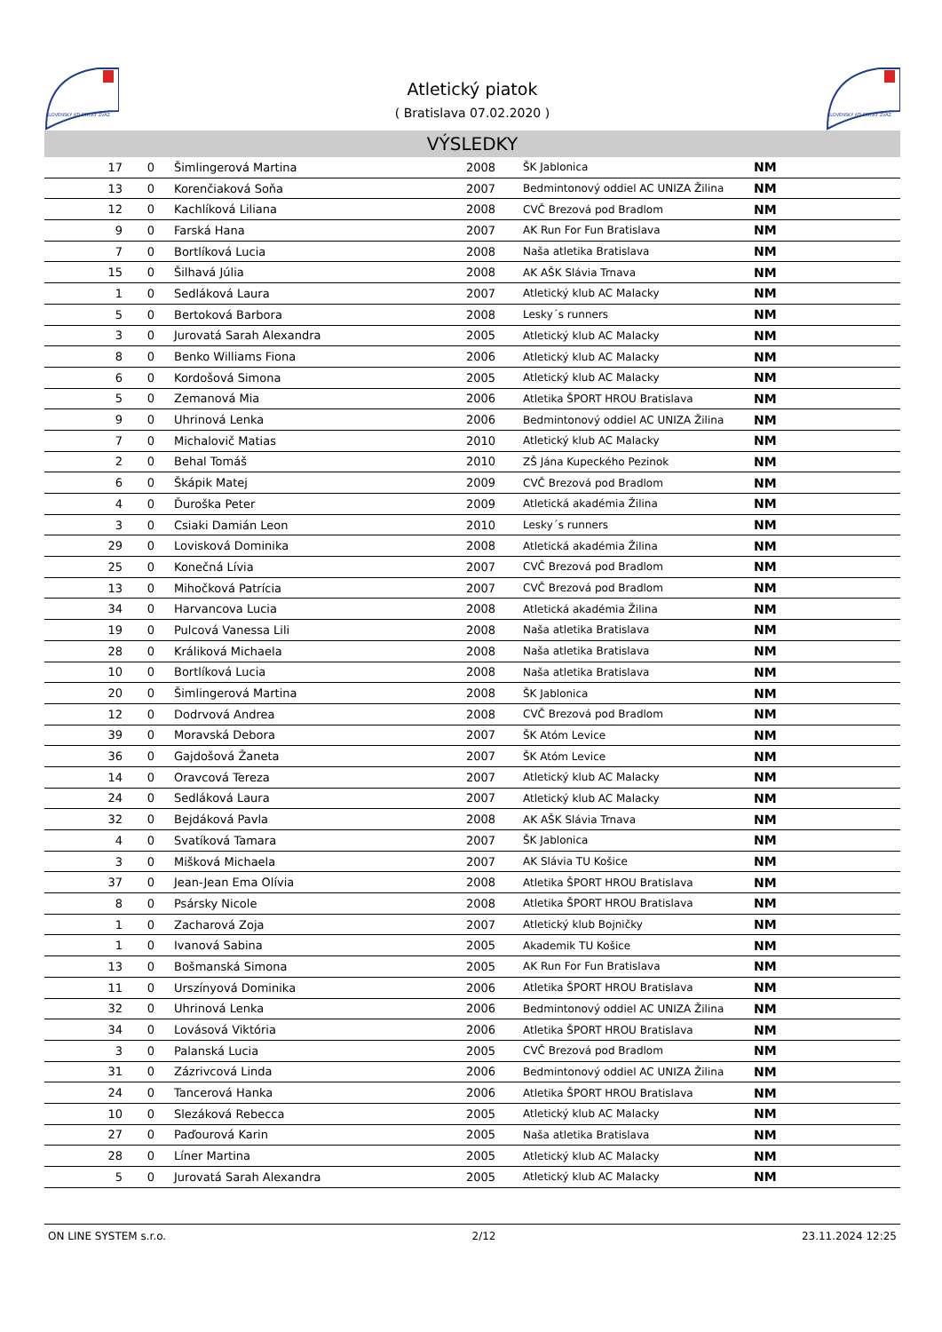SLOVENSKÝ ATLETICKÝ ZVÄZ
Atletický piatok
( Bratislava 07.02.2020 )
SLOVENSKÝ ATLETICKÝ ZVÄZ
VÝSLEDKY
| 17 | 0 | Šimlingerová Martina | 2008 | ŠK Jablonica | NM |
| 13 | 0 | Korenčiaková Soňa | 2007 | Bedmintonový oddiel AC UNIZA Žilina | NM |
| 12 | 0 | Kachlíková Liliana | 2008 | CVČ Brezová pod Bradlom | NM |
| 9 | 0 | Farská Hana | 2007 | AK Run For Fun Bratislava | NM |
| 7 | 0 | Bortlíková Lucia | 2008 | Naša atletika Bratislava | NM |
| 15 | 0 | Šilhavá Júlia | 2008 | AK AŠK Slávia Trnava | NM |
| 1 | 0 | Sedláková Laura | 2007 | Atletický klub AC Malacky | NM |
| 5 | 0 | Bertoková Barbora | 2008 | Lesky´s runners | NM |
| 3 | 0 | Jurovatá Sarah Alexandra | 2005 | Atletický klub AC Malacky | NM |
| 8 | 0 | Benko Williams Fiona | 2006 | Atletický klub AC Malacky | NM |
| 6 | 0 | Kordošová Simona | 2005 | Atletický klub AC Malacky | NM |
| 5 | 0 | Zemanová Mia | 2006 | Atletika ŠPORT HROU Bratislava | NM |
| 9 | 0 | Uhrinová Lenka | 2006 | Bedmintonový oddiel AC UNIZA Žilina | NM |
| 7 | 0 | Michalovič Matias | 2010 | Atletický klub AC Malacky | NM |
| 2 | 0 | Behal Tomáš | 2010 | ZŠ Jána Kupeckého Pezinok | NM |
| 6 | 0 | Škápik Matej | 2009 | CVČ Brezová pod Bradlom | NM |
| 4 | 0 | Ďuroška Peter | 2009 | Atletická akadémia Žilina | NM |
| 3 | 0 | Csiaki Damián Leon | 2010 | Lesky´s runners | NM |
| 29 | 0 | Lovisková Dominika | 2008 | Atletická akadémia Žilina | NM |
| 25 | 0 | Konečná Lívia | 2007 | CVČ Brezová pod Bradlom | NM |
| 13 | 0 | Mihočková Patrícia | 2007 | CVČ Brezová pod Bradlom | NM |
| 34 | 0 | Harvancova Lucia | 2008 | Atletická akadémia Žilina | NM |
| 19 | 0 | Pulcová Vanessa Lili | 2008 | Naša atletika Bratislava | NM |
| 28 | 0 | Králiková Michaela | 2008 | Naša atletika Bratislava | NM |
| 10 | 0 | Bortlíková Lucia | 2008 | Naša atletika Bratislava | NM |
| 20 | 0 | Šimlingerová Martina | 2008 | ŠK Jablonica | NM |
| 12 | 0 | Dodrvová Andrea | 2008 | CVČ Brezová pod Bradlom | NM |
| 39 | 0 | Moravská Debora | 2007 | ŠK Atóm Levice | NM |
| 36 | 0 | Gajdošová Žaneta | 2007 | ŠK Atóm Levice | NM |
| 14 | 0 | Oravcová Tereza | 2007 | Atletický klub AC Malacky | NM |
| 24 | 0 | Sedláková Laura | 2007 | Atletický klub AC Malacky | NM |
| 32 | 0 | Bejdáková Pavla | 2008 | AK AŠK Slávia Trnava | NM |
| 4 | 0 | Svatíková Tamara | 2007 | ŠK Jablonica | NM |
| 3 | 0 | Mišková Michaela | 2007 | AK Slávia TU Košice | NM |
| 37 | 0 | Jean-Jean Ema Olívia | 2008 | Atletika ŠPORT HROU Bratislava | NM |
| 8 | 0 | Psársky Nicole | 2008 | Atletika ŠPORT HROU Bratislava | NM |
| 1 | 0 | Zacharová Zoja | 2007 | Atletický klub Bojničky | NM |
| 1 | 0 | Ivanová Sabina | 2005 | Akademik TU Košice | NM |
| 13 | 0 | Bošmanská Simona | 2005 | AK Run For Fun Bratislava | NM |
| 11 | 0 | Urszínyová Dominika | 2006 | Atletika ŠPORT HROU Bratislava | NM |
| 32 | 0 | Uhrinová Lenka | 2006 | Bedmintonový oddiel AC UNIZA Žilina | NM |
| 34 | 0 | Lovásová Viktória | 2006 | Atletika ŠPORT HROU Bratislava | NM |
| 3 | 0 | Palanská Lucia | 2005 | CVČ Brezová pod Bradlom | NM |
| 31 | 0 | Zázrivcová Linda | 2006 | Bedmintonový oddiel AC UNIZA Žilina | NM |
| 24 | 0 | Tancerová Hanka | 2006 | Atletika ŠPORT HROU Bratislava | NM |
| 10 | 0 | Slezáková Rebecca | 2005 | Atletický klub AC Malacky | NM |
| 27 | 0 | Paďourová Karin | 2005 | Naša atletika Bratislava | NM |
| 28 | 0 | Líner Martina | 2005 | Atletický klub AC Malacky | NM |
| 5 | 0 | Jurovatá Sarah Alexandra | 2005 | Atletický klub AC Malacky | NM |
ON LINE SYSTEM s.r.o. 2/12 23.11.2024 12:25